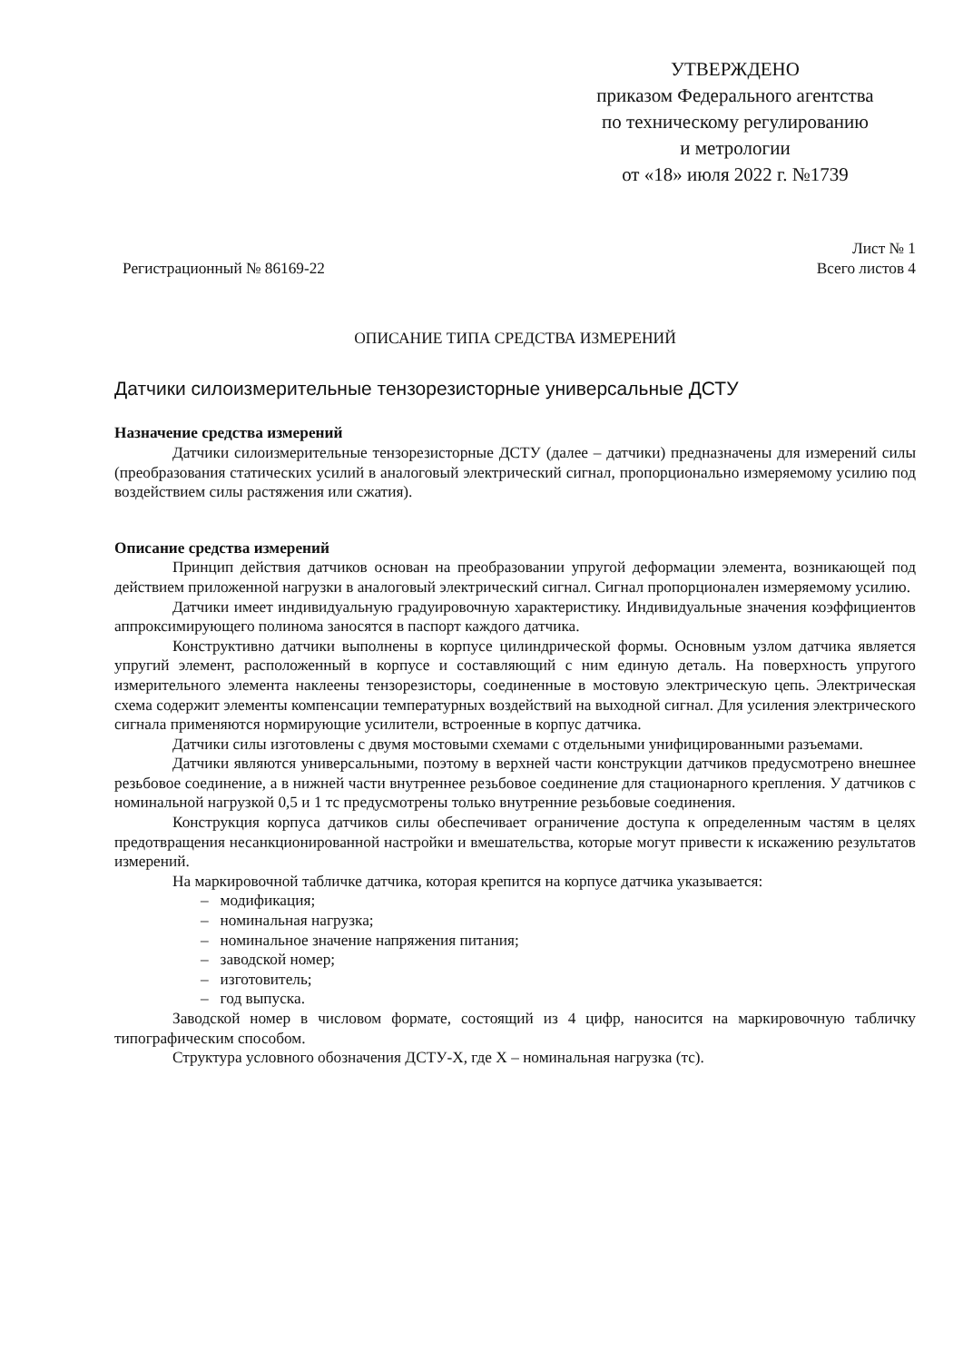УТВЕРЖДЕНО
приказом Федерального агентства
по техническому регулированию
и метрологии
от «18» июля 2022 г. №1739
Регистрационный № 86169-22
Лист № 1
Всего листов 4
ОПИСАНИЕ ТИПА СРЕДСТВА ИЗМЕРЕНИЙ
Датчики силоизмерительные тензорезисторные универсальные ДСТУ
Назначение средства измерений
Датчики силоизмерительные тензорезисторные ДСТУ (далее – датчики) предназначены для измерений силы (преобразования статических усилий в аналоговый электрический сигнал, пропорционально измеряемому усилию под воздействием силы растяжения или сжатия).
Описание средства измерений
Принцип действия датчиков основан на преобразовании упругой деформации элемента, возникающей под действием приложенной нагрузки в аналоговый электрический сигнал. Сигнал пропорционален измеряемому усилию.
Датчики имеет индивидуальную градуировочную характеристику. Индивидуальные значения коэффициентов аппроксимирующего полинома заносятся в паспорт каждого датчика.
Конструктивно датчики выполнены в корпусе цилиндрической формы. Основным узлом датчика является упругий элемент, расположенный в корпусе и составляющий с ним единую деталь. На поверхность упругого измерительного элемента наклеены тензорезисторы, соединенные в мостовую электрическую цепь. Электрическая схема содержит элементы компенсации температурных воздействий на выходной сигнал. Для усиления электрического сигнала применяются нормирующие усилители, встроенные в корпус датчика.
Датчики силы изготовлены с двумя мостовыми схемами с отдельными унифицированными разъемами.
Датчики являются универсальными, поэтому в верхней части конструкции датчиков предусмотрено внешнее резьбовое соединение, а в нижней части внутреннее резьбовое соединение для стационарного крепления. У датчиков с номинальной нагрузкой 0,5 и 1 тс предусмотрены только внутренние резьбовые соединения.
Конструкция корпуса датчиков силы обеспечивает ограничение доступа к определенным частям в целях предотвращения несанкционированной настройки и вмешательства, которые могут привести к искажению результатов измерений.
На маркировочной табличке датчика, которая крепится на корпусе датчика указывается:
– модификация;
– номинальная нагрузка;
– номинальное значение напряжения питания;
– заводской номер;
– изготовитель;
– год выпуска.
Заводской номер в числовом формате, состоящий из 4 цифр, наносится на маркировочную табличку типографическим способом.
Структура условного обозначения ДСТУ-Х, где Х – номинальная нагрузка (тс).